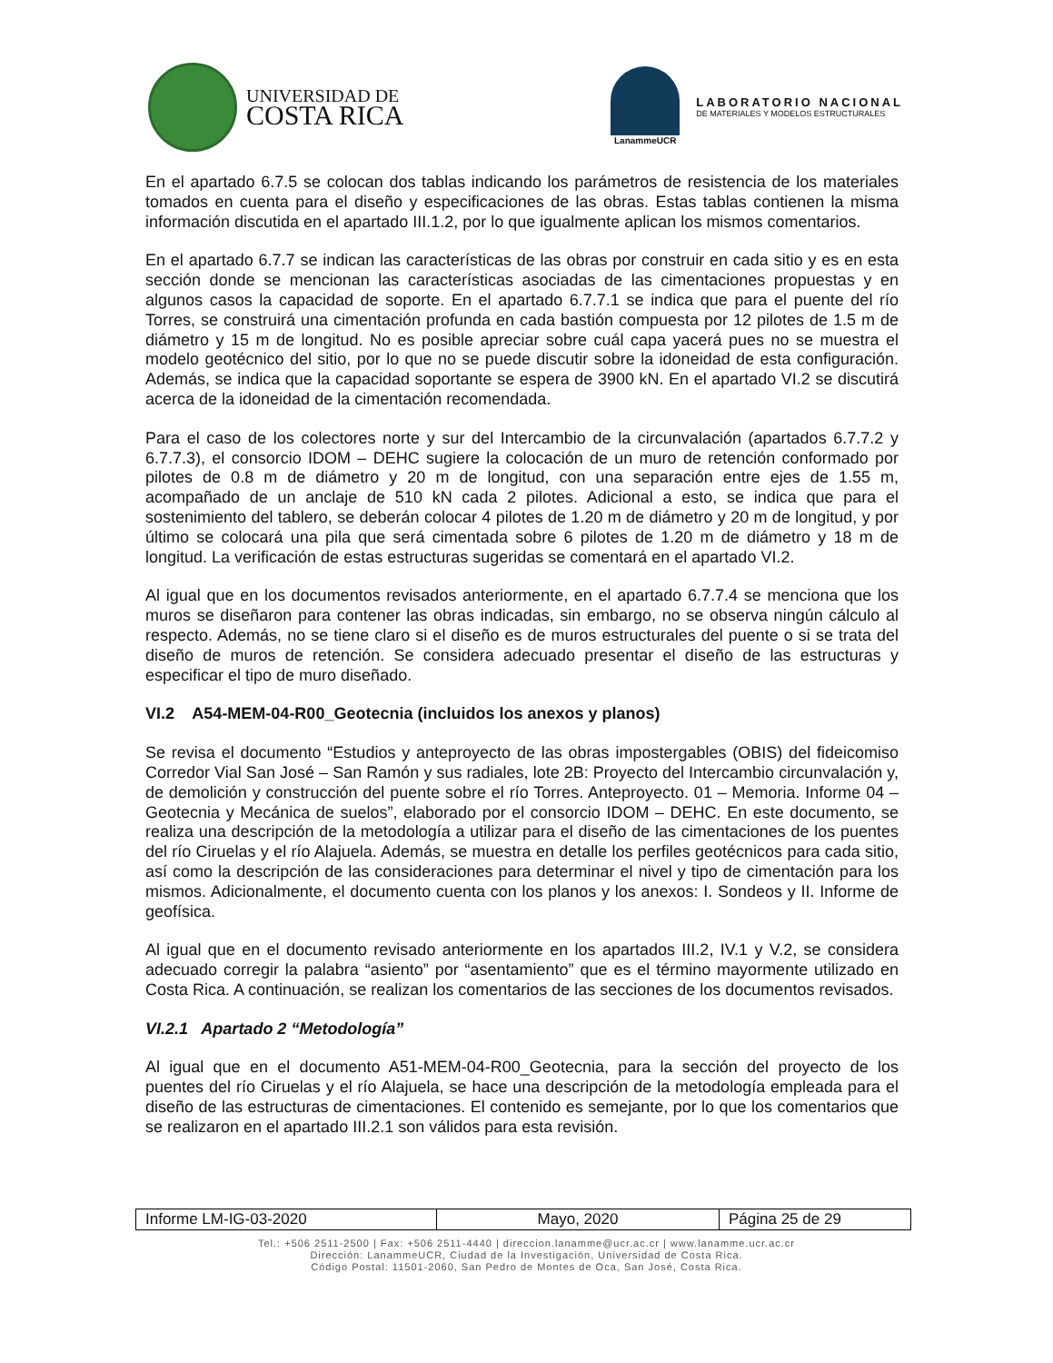UNIVERSIDAD DE
COSTA RICA
LanammeUCR
LABORATORIO NACIONAL
DE MATERIALES Y MODELOS ESTRUCTURALES
En el apartado 6.7.5 se colocan dos tablas indicando los parámetros de resistencia de los materiales tomados en cuenta para el diseño y especificaciones de las obras. Estas tablas contienen la misma información discutida en el apartado III.1.2, por lo que igualmente aplican los mismos comentarios.
En el apartado 6.7.7 se indican las características de las obras por construir en cada sitio y es en esta sección donde se mencionan las características asociadas de las cimentaciones propuestas y en algunos casos la capacidad de soporte. En el apartado 6.7.7.1 se indica que para el puente del río Torres, se construirá una cimentación profunda en cada bastión compuesta por 12 pilotes de 1.5 m de diámetro y 15 m de longitud. No es posible apreciar sobre cuál capa yacerá pues no se muestra el modelo geotécnico del sitio, por lo que no se puede discutir sobre la idoneidad de esta configuración. Además, se indica que la capacidad soportante se espera de 3900 kN. En el apartado VI.2 se discutirá acerca de la idoneidad de la cimentación recomendada.
Para el caso de los colectores norte y sur del Intercambio de la circunvalación (apartados 6.7.7.2 y 6.7.7.3), el consorcio IDOM – DEHC sugiere la colocación de un muro de retención conformado por pilotes de 0.8 m de diámetro y 20 m de longitud, con una separación entre ejes de 1.55 m, acompañado de un anclaje de 510 kN cada 2 pilotes. Adicional a esto, se indica que para el sostenimiento del tablero, se deberán colocar 4 pilotes de 1.20 m de diámetro y 20 m de longitud, y por último se colocará una pila que será cimentada sobre 6 pilotes de 1.20 m de diámetro y 18 m de longitud. La verificación de estas estructuras sugeridas se comentará en el apartado VI.2.
Al igual que en los documentos revisados anteriormente, en el apartado 6.7.7.4 se menciona que los muros se diseñaron para contener las obras indicadas, sin embargo, no se observa ningún cálculo al respecto. Además, no se tiene claro si el diseño es de muros estructurales del puente o si se trata del diseño de muros de retención. Se considera adecuado presentar el diseño de las estructuras y especificar el tipo de muro diseñado.
VI.2 A54-MEM-04-R00_Geotecnia (incluidos los anexos y planos)
Se revisa el documento “Estudios y anteproyecto de las obras impostergables (OBIS) del fideicomiso Corredor Vial San José – San Ramón y sus radiales, lote 2B: Proyecto del Intercambio circunvalación y, de demolición y construcción del puente sobre el río Torres. Anteproyecto. 01 – Memoria. Informe 04 – Geotecnia y Mecánica de suelos”, elaborado por el consorcio IDOM – DEHC. En este documento, se realiza una descripción de la metodología a utilizar para el diseño de las cimentaciones de los puentes del río Ciruelas y el río Alajuela. Además, se muestra en detalle los perfiles geotécnicos para cada sitio, así como la descripción de las consideraciones para determinar el nivel y tipo de cimentación para los mismos. Adicionalmente, el documento cuenta con los planos y los anexos: I. Sondeos y II. Informe de geofísica.
Al igual que en el documento revisado anteriormente en los apartados III.2, IV.1 y V.2, se considera adecuado corregir la palabra “asiento” por “asentamiento” que es el término mayormente utilizado en Costa Rica. A continuación, se realizan los comentarios de las secciones de los documentos revisados.
VI.2.1 Apartado 2 “Metodología”
Al igual que en el documento A51-MEM-04-R00_Geotecnia, para la sección del proyecto de los puentes del río Ciruelas y el río Alajuela, se hace una descripción de la metodología empleada para el diseño de las estructuras de cimentaciones. El contenido es semejante, por lo que los comentarios que se realizaron en el apartado III.2.1 son válidos para esta revisión.
| Informe LM-IG-03-2020 | Mayo, 2020 | Página 25 de 29 |
Tel.: +506 2511-2500 | Fax: +506 2511-4440 | direccion.lanamme@ucr.ac.cr | www.lanamme.ucr.ac.cr
Dirección: LanammeUCR, Ciudad de la Investigación, Universidad de Costa Rica.
Código Postal: 11501-2060, San Pedro de Montes de Oca, San José, Costa Rica.